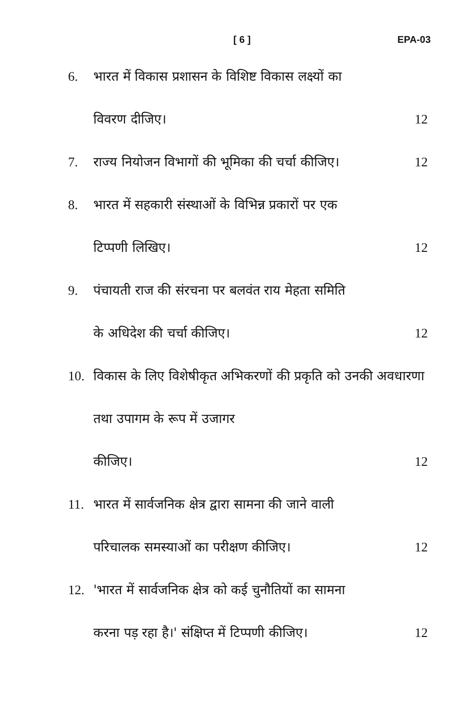[ 6 ] EPA-03
6. भारत में विकास प्रशासन के विशिष्ट विकास लक्ष्यों का
विवरण दीजिए। 12
7. राज्य नियोजन विभागों की भूमिका की चर्चा कीजिए। 12
8. भारत में सहकारी संस्थाओं के विभिन्न प्रकारों पर एक
टिप्पणी लिखिए। 12
9. पंचायती राज की संरचना पर बलवंत राय मेहता समिति
के अधिदेश की चर्चा कीजिए। 12
10. विकास के लिए विशेषीकृत अभिकरणों की प्रकृति को उनकी अवधारणा तथा उपागम के रूप में उजागर
कीजिए। 12
11. भारत में सार्वजनिक क्षेत्र द्वारा सामना की जाने वाली
परिचालक समस्याओं का परीक्षण कीजिए। 12
12. 'भारत में सार्वजनिक क्षेत्र को कई चुनौतियों का सामना
करना पड़ रहा है।' संक्षिप्त में टिप्पणी कीजिए। 12